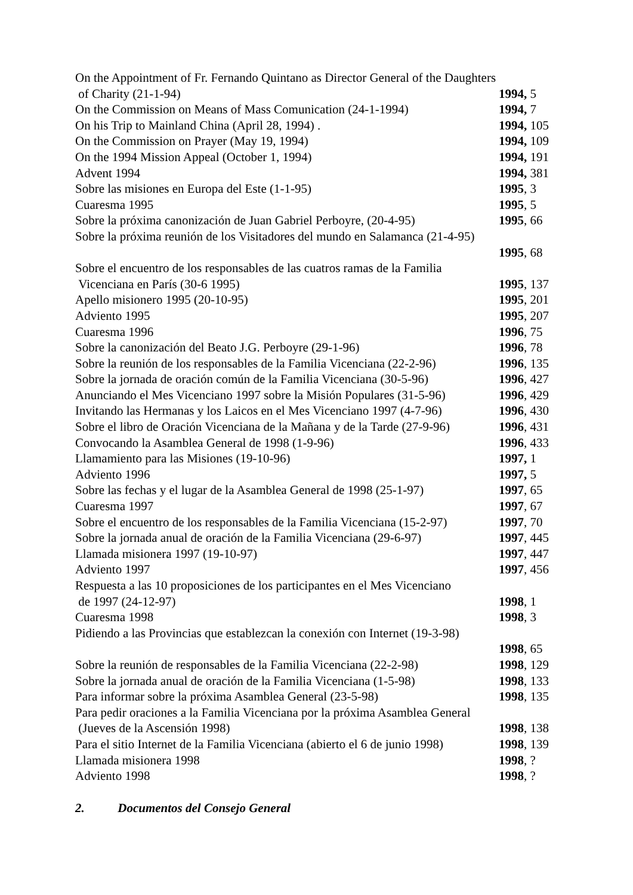On the Appointment of Fr. Fernando Quintano as Director General of the Daughters
of Charity (21-1-94) 1994, 5
On the Commission on Means of Mass Comunication (24-1-1994) 1994, 7
On his Trip to Mainland China (April 28, 1994) . 1994, 105
On the Commission on Prayer (May 19, 1994) 1994, 109
On the 1994 Mission Appeal (October 1, 1994) 1994, 191
Advent 1994 1994, 381
Sobre las misiones en Europa del Este (1-1-95) 1995, 3
Cuaresma 1995 1995, 5
Sobre la próxima canonización de Juan Gabriel Perboyre, (20-4-95) 1995, 66
Sobre la próxima reunión de los Visitadores del mundo en Salamanca (21-4-95)
1995, 68
Sobre el encuentro de los responsables de las cuatros ramas de la Familia
Vicenciana en París (30-6 1995) 1995, 137
Apello misionero 1995 (20-10-95) 1995, 201
Adviento 1995 1995, 207
Cuaresma 1996 1996, 75
Sobre la canonización del Beato J.G. Perboyre (29-1-96) 1996, 78
Sobre la reunión de los responsables de la Familia Vicenciana (22-2-96) 1996, 135
Sobre la jornada de oración común de la Familia Vicenciana (30-5-96) 1996, 427
Anunciando el Mes Vicenciano 1997 sobre la Misión Populares (31-5-96) 1996, 429
Invitando las Hermanas y los Laicos en el Mes Vicenciano 1997 (4-7-96) 1996, 430
Sobre el libro de Oración Vicenciana de la Mañana y de la Tarde (27-9-96) 1996, 431
Convocando la Asamblea General de 1998 (1-9-96) 1996, 433
Llamamiento para las Misiones (19-10-96) 1997, 1
Adviento 1996 1997, 5
Sobre las fechas y el lugar de la Asamblea General de 1998 (25-1-97) 1997, 65
Cuaresma 1997 1997, 67
Sobre el encuentro de los responsables de la Familia Vicenciana (15-2-97) 1997, 70
Sobre la jornada anual de oración de la Familia Vicenciana (29-6-97) 1997, 445
Llamada misionera 1997 (19-10-97) 1997, 447
Adviento 1997 1997, 456
Respuesta a las 10 proposiciones de los participantes en el Mes Vicenciano
de 1997 (24-12-97) 1998, 1
Cuaresma 1998 1998, 3
Pidiendo a las Provincias que establezcan la conexión con Internet (19-3-98)
1998, 65
Sobre la reunión de responsables de la Familia Vicenciana (22-2-98) 1998, 129
Sobre la jornada anual de oración de la Familia Vicenciana (1-5-98) 1998, 133
Para informar sobre la próxima Asamblea General (23-5-98) 1998, 135
Para pedir oraciones a la Familia Vicenciana por la próxima Asamblea General
(Jueves de la Ascensión 1998) 1998, 138
Para el sitio Internet de la Familia Vicenciana (abierto el 6 de junio 1998) 1998, 139
Llamada misionera 1998 1998, ?
Adviento 1998 1998, ?
2. Documentos del Consejo General